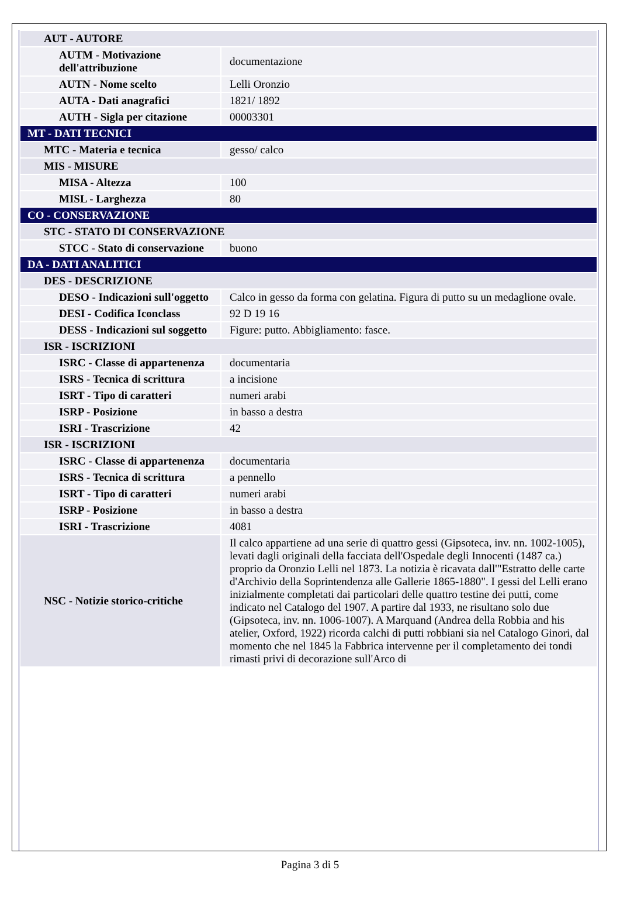| AUT - AUTORE | |
| AUTM - Motivazione dell'attribuzione | documentazione |
| AUTN - Nome scelto | Lelli Oronzio |
| AUTA - Dati anagrafici | 1821/ 1892 |
| AUTH - Sigla per citazione | 00003301 |
| MT - DATI TECNICI | |
| MTC - Materia e tecnica | gesso/ calco |
| MIS - MISURE | |
| MISA - Altezza | 100 |
| MISL - Larghezza | 80 |
| CO - CONSERVAZIONE | |
| STC - STATO DI CONSERVAZIONE | |
| STCC - Stato di conservazione | buono |
| DA - DATI ANALITICI | |
| DES - DESCRIZIONE | |
| DESO - Indicazioni sull'oggetto | Calco in gesso da forma con gelatina. Figura di putto su un medaglione ovale. |
| DESI - Codifica Iconclass | 92 D 19 16 |
| DESS - Indicazioni sul soggetto | Figure: putto. Abbigliamento: fasce. |
| ISR - ISCRIZIONI | |
| ISRC - Classe di appartenenza | documentaria |
| ISRS - Tecnica di scrittura | a incisione |
| ISRT - Tipo di caratteri | numeri arabi |
| ISRP - Posizione | in basso a destra |
| ISRI - Trascrizione | 42 |
| ISR - ISCRIZIONI | |
| ISRC - Classe di appartenenza | documentaria |
| ISRS - Tecnica di scrittura | a pennello |
| ISRT - Tipo di caratteri | numeri arabi |
| ISRP - Posizione | in basso a destra |
| ISRI - Trascrizione | 4081 |
| NSC - Notizie storico-critiche | Il calco appartiene ad una serie di quattro gessi (Gipsoteca, inv. nn. 1002-1005), levati dagli originali della facciata dell'Ospedale degli Innocenti (1487 ca.) proprio da Oronzio Lelli nel 1873. La notizia è ricavata dall'"Estratto delle carte d'Archivio della Soprintendenza alle Gallerie 1865-1880". I gessi del Lelli erano inizialmente completati dai particolari delle quattro testine dei putti, come indicato nel Catalogo del 1907. A partire dal 1933, ne risultano solo due (Gipsoteca, inv. nn. 1006-1007). A Marquand (Andrea della Robbia and his atelier, Oxford, 1922) ricorda calchi di putti robbiani sia nel Catalogo Ginori, dal momento che nel 1845 la Fabbrica intervenne per il completamento dei tondi rimasti privi di decorazione sull'Arco di |
Pagina 3 di 5